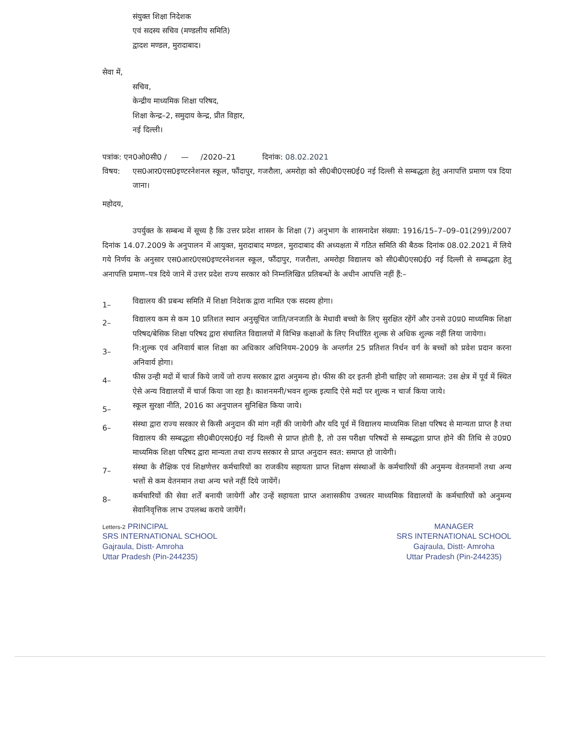संयुक्त शिक्षा निदेशक
एवं सदस्य सचिव (मण्डलीय समिति)
द्वादश मण्डल, मुरादाबाद।
सेवा में,
सचिव,
केन्द्रीय माध्यमिक शिक्षा परिषद,
शिक्षा केन्द्र–2, समुदाय केन्द्र, प्रीत विहार,
नई दिल्ली।
पत्रांक: एन0ओ0सी0 / — /2020–21 दिनांक: 08.02.2021
विषय: एस0आर0एस0इण्टरनेशनल स्कूल, फौंदापुर, गजरौला, अमरोहा को सी0बी0एस0ई0 नई दिल्ली से सम्बद्धता हेतु अनापत्ति प्रमाण पत्र दिया जाना।
महोदय,
उपर्युक्त के सम्बन्ध में सूच्य है कि उत्तर प्रदेश शासन के शिक्षा (7) अनुभाग के शासनादेश संख्या: 1916/15–7–09–01(299)/2007 दिनांक 14.07.2009 के अनुपालन में आयुक्त, मुरादाबाद मण्डल, मुरादाबाद की अध्यक्षता में गठित समिति की बैठक दिनांक 08.02.2021 में लिये गये निर्णय के अनुसार एस0आर0एस0इण्टरनेशनल स्कूल, फौंदापुर, गजरौला, अमरोहा विद्यालय को सी0बी0एस0ई0 नई दिल्ली से सम्बद्धता हेतु अनापत्ति प्रमाण–पत्र दिये जाने में उत्तर प्रदेश राज्य सरकार को निम्नलिखित प्रतिबन्धों के अधीन आपत्ति नहीं हैं:–
1– विद्यालय की प्रबन्ध समिति में शिक्षा निदेशक द्वारा नामित एक सदस्य होगा।
2– विद्यालय कम से कम 10 प्रतिशत स्थान अनुसूचित जाति/जनजाति के मेधावी बच्चो के लिए सुरक्षित रहेंगें और उनसे उ0प्र0 माध्यमिक शिक्षा परिषद/बेसिक शिक्षा परिषद द्वारा संचालित विद्यालयों में विभिन्न कक्षाओं के लिए निर्धारित शुल्क से अधिक शुल्क नहीं लिया जायेगा।
3– नि:शुल्क एवं अनिवार्य बाल शिक्षा का अधिकार अधिनियम–2009 के अन्तर्गत 25 प्रतिशत निर्धन वर्ग के बच्चों को प्रवेश प्रदान करना अनिवार्य होगा।
4– फीस उन्ही मदों में चार्ज किये जायें जो राज्य सरकार द्वारा अनुमन्य हो। फीस की दर इतनी होनी चाहिए जो सामान्यत: उस क्षेत्र में पूर्व में स्थित ऐसे अन्य विद्यालयों में चार्ज किया जा रहा है। काशनमनी/भवन शुल्क इत्यादि ऐसे मदों पर शुल्क न चार्ज किया जाये।
5– स्कूल सुरक्षा नीति, 2016 का अनुपालन सुनिश्चित किया जाये।
6– संस्था द्वारा राज्य सरकार से किसी अनुदान की मांग नहीं की जायेगी और यदि पूर्व में विद्यालय माध्यमिक शिक्षा परिषद से मान्यता प्राप्त है तथा विद्यालय की सम्बद्धता सी0बी0एस0ई0 नई दिल्ली से प्राप्त होती है, तो उस परीक्षा परिषदों से सम्बद्धता प्राप्त होने की तिथि से उ0प्र0 माध्यमिक शिक्षा परिषद द्वारा मान्यता तथा राज्य सरकार से प्राप्त अनुदान स्वत: समाप्त हो जायेगी।
7– संस्था के शैक्षिक एवं शिक्षणेत्तर कर्मचारियों का राजकीय सहायता प्राप्त शिक्षण संस्थाओं के कर्मचारियों की अनुमन्य वेतनमानों तथा अन्य भत्तों से कम वेतनमान तथा अन्य भत्ते नहीं दिये जायेंगें।
8– कर्मचारियों की सेवा शर्तें बनायी जायेगीं और उन्हें सहायता प्राप्त अशासकीय उच्चतर माध्यमिक विद्यालयों के कर्मचारियों को अनुमन्य सेवानिवृत्तिक लाभ उपलब्ध कराये जायेंगें।
Letters-2 PRINCIPAL
SRS INTERNATIONAL SCHOOL
Gajraula, Distt- Amroha
Uttar Pradesh (Pin-244235)
MANAGER
SRS INTERNATIONAL SCHOOL
Gajraula, Distt- Amroha
Uttar Pradesh (Pin-244235)